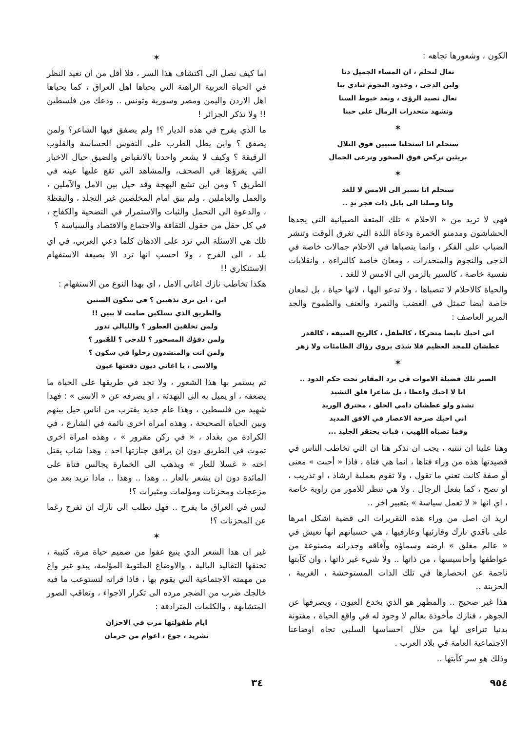الكون ، وشعورها تجاهه :
تعال لنحلم ، ان المساء الجميل دنا
ولين الدجى ، وخدود النجوم تنادي بنا
تعال نصيد الرؤى ، ونعد خيوط السنا
ونشهد منحدرات الرمال على حبنا
✶
سنحلم انا استحلنا صبيين فوق التلال
بريئين نركض فوق الصخور ونرعى الجمال
✶
سنحلم انا نسير الى الامس لا للغد
وانا وصلنا الى بابل ذات فجر ندٍ ..
فهي لا تريد من « الاحلام » تلك المتعة الصبيانية التي يجدها الحشاشون ومدمنو الخمرة ودعاة اللذة التي تغرق الوقت وتنشر الضباب على الفكر ، وانما يتصباها في الاحلام جمالات خاصة في الدجى والنجوم والمنحدرات ، ومعان خاصة كالبراءة ، وانقلابات نفسية خاصة ، كالسير بالزمن الى الامس لا للغد .
والحياة كالاحلام لا تتصباها ، ولا تدعو اليها ، لانها حياة ، بل لمعان خاصة ايضا تتمثل في الغضب والتمرد والعنف والطموح والجد المرير العاصف :
اني احبك نابضا متحركا ، كالطفل ، كالريح العنيفة ، كالقدر
عطشان للمجد العظيم فلا شذى يروي رؤاك الظامئات ولا زهر
✶
الصبر تلك فضيلة الاموات في برد المقابر تحت حكم الدود ..
انا لا احبك واعظا ، بل شاعرا قلق النشيد
تشدو ولو عطشان دامي الحلق ، محترق الوريد
اني احبك صرخة الاعصار في الافق المديد
وفما تصباه اللهيب ، فبات يحتقر الجليد ...
وهنا علينا ان ننتبه ، يجب ان نذكر هنا ان التي تخاطب الناس في قصيدتها هذه من وراء فتاها ، انما هي فتاة ، فاذا « أحبت » معنى أو صفة كانت تعني ما تقول ، ولا تقوم بعملية ارشاد ، او تدريب ، او نصح ، كما يفعل الرجال . ولا هي تنظر للامور من زاوية خاصة ، اي انها « لا تعمل سياسة » بتعبير اخر ..
اريد ان اصل من وراء هذه التقريرات الى قضية اشكل امرها على ناقدي نازك وقارئيها وعارفيها ، هي حسبانهم انها تعيش في « عالم مغلق » ارضه وسماؤه وآفاقه وجدرانه مصنوعة من عواطفها وأحاسيسها ، من ذاتها .. ولا شيء غير ذاتها ، وان كآبتها ناجمة عن انحصارها في تلك الذات المستوحشة ، الغريبة ، الحزينة ..
هذا غير صحيح .. والمظهر هو الذي يخدع العيون ، ويصرفها عن الجوهر ، فنازك مأخوذة بعالم لا وجود له في واقع الحياة ، مفتونة بدنيا تتراءى لها من خلال احساسها السلبي تجاه اوضاعنا الاجتماعية العامة في بلاد العرب .
وذلك هو سر كآبتها ..
✶
اما كيف نصل الى اكتشاف هذا السر ، فلا أقل من ان نعيد النظر في الحياة العربية الراهنة التي يحياها اهل العراق ، كما يحياها اهل الاردن واليمن ومصر وسورية وتونس .. ودعك من فلسطين !! ولا تذكر الجزائر !
ما الذي يفرح في هذه الديار ؟! ولم يصفق فيها الشاعر؟ ولمن يصفق ؟ واين يطل الطرب على النفوس الحساسة والقلوب الرقيقة ؟ وكيف لا يشعر واحدنا بالانقباض والضيق حيال الاخبار التي يقرؤها في الصحف، والمشاهد التي تقع عليها عينه في الطريق ؟ ومن اين تشع البهجة وقد حيل بين الامل والآملين ، والعمل والعاملين ، ولم يبق امام المخلصين غير التجلد ، واليقظة ، والدعوة الى التحمل والثبات والاستمرار في التضحية والكفاح ، في كل حقل من حقول الثقافة والاجتماع والاقتصاد والسياسة ؟
تلك هي الاسئلة التي ترد على الاذهان كلما دعي العربي، في اي بلد ، الى الفرح ، ولا احسب انها ترد الا بصيغة الاستفهام الاستنكاري !!
هكذا تخاطب نازك اغاني الامل ، اي بهذا النوع من الاستفهام :
اين ، اين ترى تذهبين ؟ في سكون السنين
والطريق الذي تسلكين صامت لا يبين !!
ولمن تخلقين العطور ؟ والليالي تدور
ولمن دفؤك المسحور ؟ للدجى ؟ للقبور ؟
ولمن انت والمنشدون رحلوا في سكون ؟
والاسى ، يا اغاني ديون دفعتها عيون
ثم يستمر بها هذا الشعور ، ولا تجد في طريقها على الحياة ما يضعفه ، او يميل به الى التهدئة ، او يصرفه عن « الاسى » : فهذا شهيد من فلسطين ، وهذا عام جديد يقترب من اناس حيل بينهم وبين الحياة الصحيحة ، وهذه امراة اخرى نائمة في الشارع ، في الكرادة من بغداد ، « في ركن مقرور » ، وهذه امراة اخرى تموت في الطريق دون ان يرافق جنازتها احد ، وهذا شاب يقتل اخته « غسلا للعار » ويذهب الى الخمارة يجالس فتاة على المائدة دون ان يشعر بالعار .. وهذا .. وهذا .. ماذا تريد بعد من مزعجات ومحزنات ومؤلمات ومثيرات ؟!
ليس في العراق ما يفرح .. فهل تطلب الى نازك ان تفرح رغما عن المحزنات ؟!
✶
غير ان هذا الشعر الذي ينبع عفوا من صميم حياة مرة، كئيبة ، تخنقها التقاليد البالية ، والاوضاع الملتوية المؤلمة، يبدو غير واع من مهمته الاجتماعية التي يقوم بها ، فاذا قراته لتستوعب ما فيه خالجك ضرب من الضجر مرده الى تكرار الاجواء ، وتعاقب الصور المتشابهة ، والكلمات المترادفة :
ايام طفولتها مرت في الاحزان
تشريد ، جوع ، اعوام من حرمان
٩٥٤ ٣٤